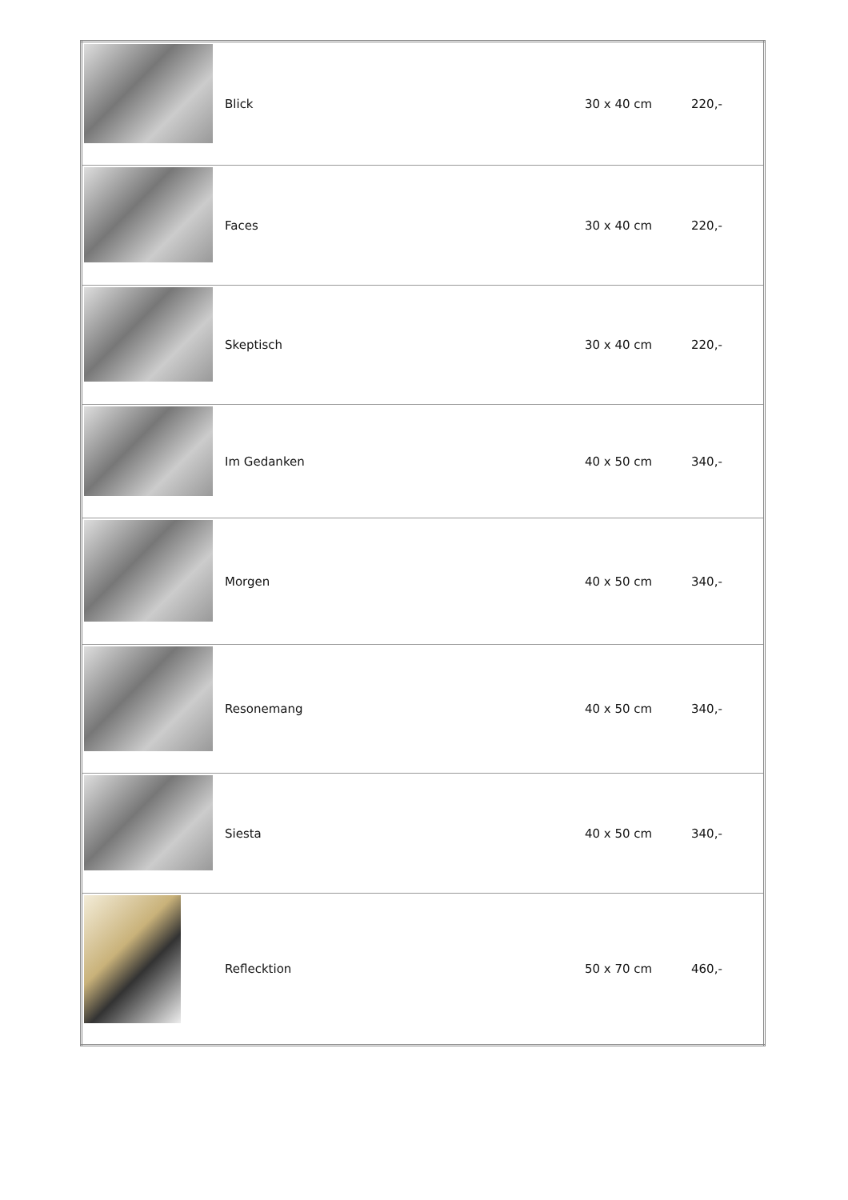| | Blick | 30 x 40 cm | 220,- |
| | Faces | 30 x 40 cm | 220,- |
| | Skeptisch | 30 x 40 cm | 220,- |
| | Im Gedanken | 40 x 50 cm | 340,- |
| | Morgen | 40 x 50 cm | 340,- |
| | Resonemang | 40 x 50 cm | 340,- |
| | Siesta | 40 x 50 cm | 340,- |
| | Reflecktion | 50 x 70 cm | 460,- |